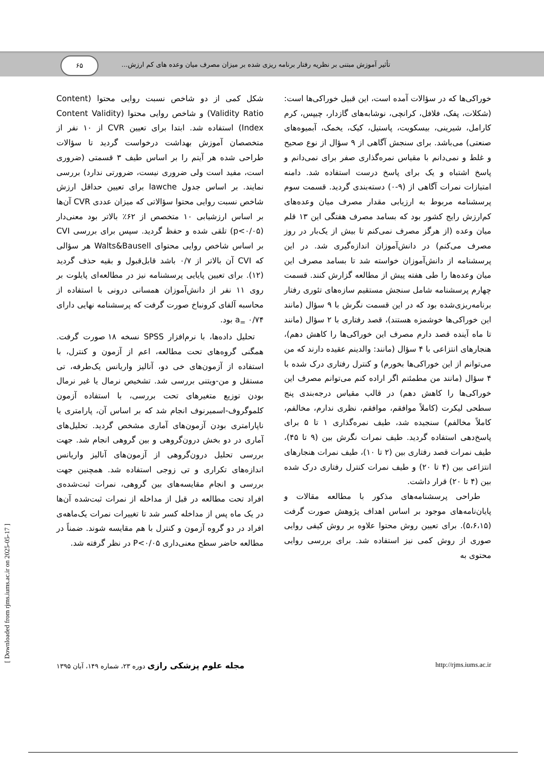تأثیر آموزش مبتنی بر نظریه رفتار برنامه ریزی شده بر میزان مصرف میان وعده های کم ارزش... ۶۵
خوراکی‌ها که در سؤالات آمده است، این قبیل خوراکی‌ها است: (شکلات، پفک، فلافل، کرانچی، نوشابه‌های گازدار، چیپس، کرم کارامل، شیرینی، بیسکویت، پاستیل، کیک، یخمک، آبمیوه‌های صنعتی) می‌باشد. برای سنجش آگاهی از ۹ سؤال از نوع صحیح و غلط و نمی‌دانم با مقیاس نمره‌گذاری صفر برای نمی‌دانم و پاسخ اشتباه و یک برای پاسخ درست استفاده شد. دامنه امتیازات نمرات آگاهی از (۹-۰) دسته‌بندی گردید. قسمت سوم پرسشنامه مربوط به ارزیابی مقدار مصرف میان وعده‌های کم‌ارزش رایج کشور بود که بسامد مصرف هفتگی این ۱۳ قلم میان وعده (از هرگز مصرف نمی‌کنم تا بیش از یک‌بار در روز مصرف می‌کنم) در دانش‌آموزان اندازه‌گیری شد. در این پرسشنامه از دانش‌آموزان خواسته شد تا بسامد مصرف این میان وعده‌ها را طی هفته پیش از مطالعه گزارش کنند. قسمت چهارم پرسشنامه شامل سنجش مستقیم سازه‌های تئوری رفتار برنامه‌ریزی‌شده بود که در این قسمت نگرش با ۹ سؤال (مانند این خوراکی‌ها خوشمزه هستند)، قصد رفتاری با ۲ سؤال (مانند تا ماه آینده قصد دارم مصرف این خوراکی‌ها را کاهش دهم)، هنجارهای انتزاعی با ۴ سؤال (مانند: والدینم عقیده دارند که من می‌توانم از این خوراکی‌ها بخورم) و کنترل رفتاری درک شده با ۴ سؤال (مانند من مطمئنم اگر اراده کنم می‌توانم مصرف این خوراکی‌ها را کاهش دهم) در قالب مقیاس درجه‌بندی پنج سطحی لیکرت (کاملاً موافقم، موافقم، نظری ندارم، مخالفم، کاملاً مخالفم) سنجیده شد، طیف نمره‌گذاری ۱ تا ۵ برای پاسخ‌دهی استفاده گردید. طیف نمرات نگرش بین (۹ تا ۴۵)، طیف نمرات قصد رفتاری بین (۲ تا ۱۰)، طیف نمرات هنجارهای انتزاعی بین (۴ تا ۲۰) و طیف نمرات کنترل رفتاری درک شده بین (۴ تا ۲۰) قرار داشت.
طراحی پرسشنامه‌های مذکور با مطالعه مقالات و پایان‌نامه‌های موجود بر اساس اهداف پژوهش صورت گرفت (۵،۶،۱۵). برای تعیین روش محتوا علاوه بر روش کیفی روایی صوری از روش کمی نیز استفاده شد. برای بررسی روایی محتوی به
شکل کمی از دو شاخص نسبت روایی محتوا (Content Validity Ratio) و شاخص روایی محتوا (Content Validity Index) استفاده شد. ابتدا برای تعیین CVR از ۱۰ نفر از متخصصان آموزش بهداشت درخواست گردید تا سؤالات طراحی شده هر آیتم را بر اساس طیف ۳ قسمتی (ضروری است، مفید است ولی ضروری نیست، ضرورتی ندارد) بررسی نمایند. بر اساس جدول lawche برای تعیین حداقل ارزش شاخص نسبت روایی محتوا سؤالاتی که میزان عددی CVR آن‌ها بر اساس ارزشیابی ۱۰ متخصص از ۶۲٪ بالاتر بود معنی‌دار (p<۰/۰۵) تلقی شده و حفظ گردید. سپس برای بررسی CVI بر اساس شاخص روایی محتوای Walts&Bausell هر سؤالی که CVI آن بالاتر از ۰/۷ باشد قابل‌قبول و بقیه حذف گردید (۱۲). برای تعیین پایایی پرسشنامه نیز در مطالعه‌ای پایلوت بر روی ۱۱ نفر از دانش‌آموزان همسانی درونی با استفاده از محاسبه آلفای کرونباخ صورت گرفت که پرسشنامه نهایی دارای a<sub>=</sub> ۰/۷۴ بود.
تحلیل داده‌ها، با نرم‌افزار SPSS نسخه ۱۸ صورت گرفت. همگنی گروه‌های تحت مطالعه، اعم از آزمون و کنترل، با استفاده از آزمون‌های خی دو، آنالیز واریانس یک‌طرفه، تی مستقل و من-ویتنی بررسی شد. تشخیص نرمال یا غیر نرمال بودن توزیع متغیرهای تحت بررسی، با استفاده آزمون کلموگروف-اسمیرنوف انجام شد که بر اساس آن، پارامتری یا ناپارامتری بودن آزمون‌های آماری مشخص گردید. تحلیل‌های آماری در دو بخش درون‌گروهی و بین گروهی انجام شد. جهت بررسی تحلیل درون‌گروهی از آزمون‌های آنالیز واریانس اندازه‌های تکراری و تی زوجی استفاده شد. همچنین جهت بررسی و انجام مقایسه‌های بین گروهی، نمرات ثبت‌شده‌ی افراد تحت مطالعه در قبل از مداخله از نمرات ثبت‌شده آن‌ها در یک ماه پس از مداخله کسر شد تا تغییرات نمرات یک‌ماهه‌ی افراد در دو گروه آزمون و کنترل با هم مقایسه شوند. ضمناً در مطالعه حاضر سطح معنی‌داری P<۰/۰۵ در نظر گرفته شد.
http://rjms.iums.ac.ir مجله علوم پزشکی رازی دوره ۲۳، شماره ۱۴۹، آبان ۱۳۹۵
[ Downloaded from rjms.iums.ac.ir on 2025-05-17 ]